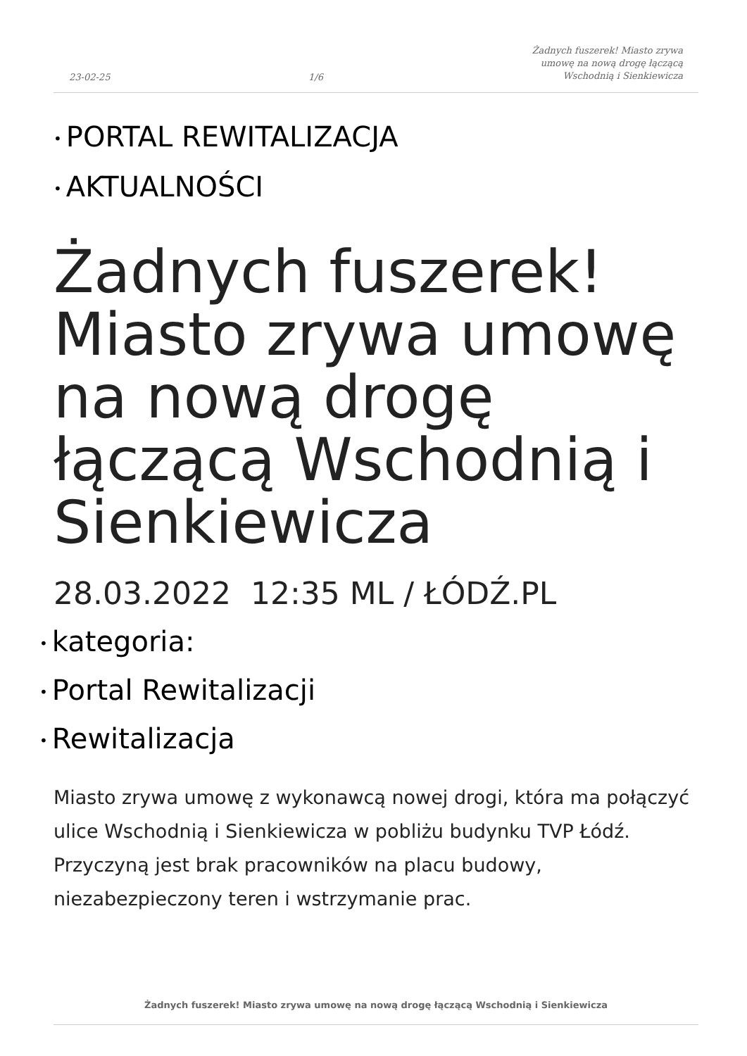23-02-25
1/6
Żadnych fuszerek! Miasto zrywa
umowę na nową drogę łączącą
Wschodnią i Sienkiewicza
• PORTAL REWITALIZACJA
• AKTUALNOŚCI
Żadnych fuszerek! Miasto zrywa umowę na nową drogę łączącą Wschodnią i Sienkiewicza
28.03.2022 12:35 ML / ŁÓDŹ.PL
• kategoria:
• Portal Rewitalizacji
• Rewitalizacja
Miasto zrywa umowę z wykonawcą nowej drogi, która ma połączyć ulice Wschodnią i Sienkiewicza w pobliżu budynku TVP Łódź. Przyczyną jest brak pracowników na placu budowy, niezabezpieczony teren i wstrzymanie prac.
Żadnych fuszerek! Miasto zrywa umowę na nową drogę łączącą Wschodnią i Sienkiewicza